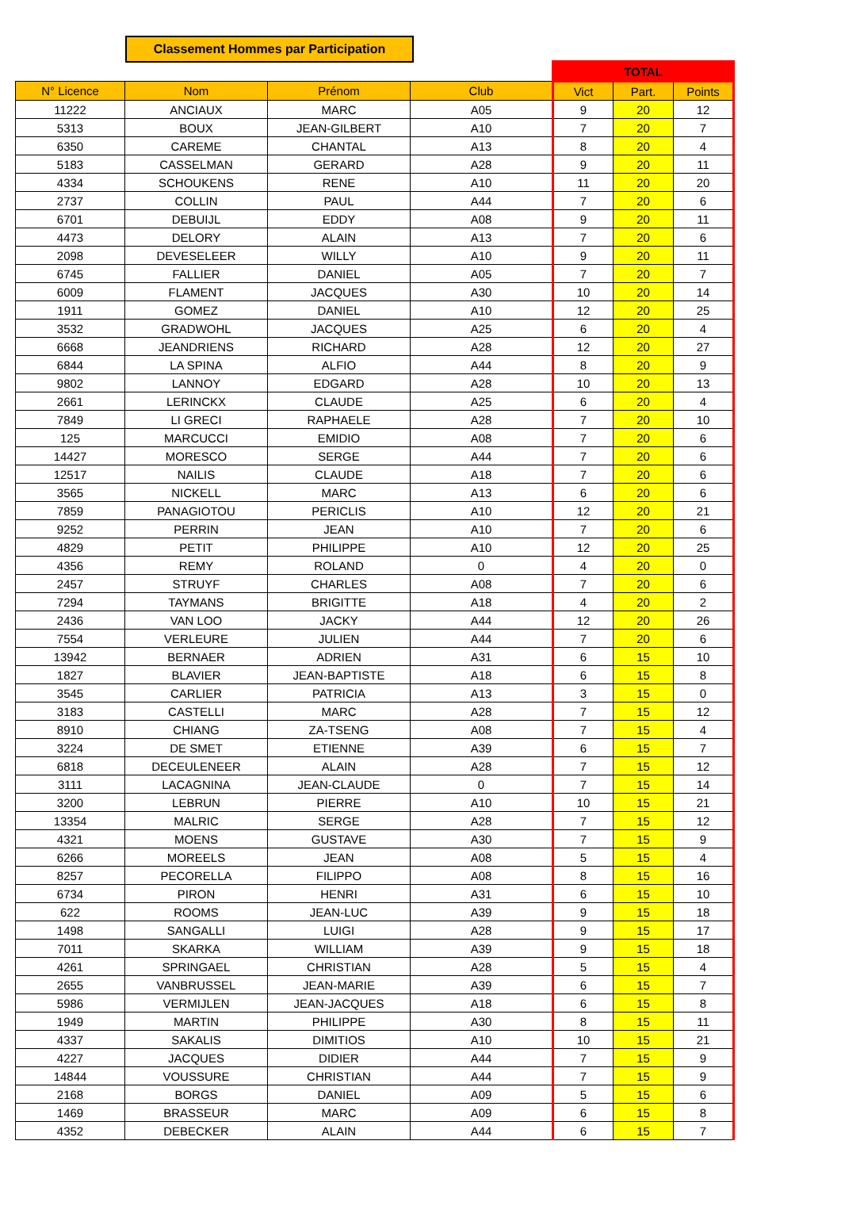Classement Hommes par Participation
| | | | | TOTAL | | |
| N° Licence | Nom | Prénom | Club | Vict | Part. | Points |
| 11222 | ANCIAUX | MARC | A05 | 9 | 20 | 12 |
| 5313 | BOUX | JEAN-GILBERT | A10 | 7 | 20 | 7 |
| 6350 | CAREME | CHANTAL | A13 | 8 | 20 | 4 |
| 5183 | CASSELMAN | GERARD | A28 | 9 | 20 | 11 |
| 4334 | SCHOUKENS | RENE | A10 | 11 | 20 | 20 |
| 2737 | COLLIN | PAUL | A44 | 7 | 20 | 6 |
| 6701 | DEBUIJL | EDDY | A08 | 9 | 20 | 11 |
| 4473 | DELORY | ALAIN | A13 | 7 | 20 | 6 |
| 2098 | DEVESELEER | WILLY | A10 | 9 | 20 | 11 |
| 6745 | FALLIER | DANIEL | A05 | 7 | 20 | 7 |
| 6009 | FLAMENT | JACQUES | A30 | 10 | 20 | 14 |
| 1911 | GOMEZ | DANIEL | A10 | 12 | 20 | 25 |
| 3532 | GRADWOHL | JACQUES | A25 | 6 | 20 | 4 |
| 6668 | JEANDRIENS | RICHARD | A28 | 12 | 20 | 27 |
| 6844 | LA SPINA | ALFIO | A44 | 8 | 20 | 9 |
| 9802 | LANNOY | EDGARD | A28 | 10 | 20 | 13 |
| 2661 | LERINCKX | CLAUDE | A25 | 6 | 20 | 4 |
| 7849 | LI GRECI | RAPHAELE | A28 | 7 | 20 | 10 |
| 125 | MARCUCCI | EMIDIO | A08 | 7 | 20 | 6 |
| 14427 | MORESCO | SERGE | A44 | 7 | 20 | 6 |
| 12517 | NAILIS | CLAUDE | A18 | 7 | 20 | 6 |
| 3565 | NICKELL | MARC | A13 | 6 | 20 | 6 |
| 7859 | PANAGIOTOU | PERICLIS | A10 | 12 | 20 | 21 |
| 9252 | PERRIN | JEAN | A10 | 7 | 20 | 6 |
| 4829 | PETIT | PHILIPPE | A10 | 12 | 20 | 25 |
| 4356 | REMY | ROLAND | 0 | 4 | 20 | 0 |
| 2457 | STRUYF | CHARLES | A08 | 7 | 20 | 6 |
| 7294 | TAYMANS | BRIGITTE | A18 | 4 | 20 | 2 |
| 2436 | VAN LOO | JACKY | A44 | 12 | 20 | 26 |
| 7554 | VERLEURE | JULIEN | A44 | 7 | 20 | 6 |
| 13942 | BERNAER | ADRIEN | A31 | 6 | 15 | 10 |
| 1827 | BLAVIER | JEAN-BAPTISTE | A18 | 6 | 15 | 8 |
| 3545 | CARLIER | PATRICIA | A13 | 3 | 15 | 0 |
| 3183 | CASTELLI | MARC | A28 | 7 | 15 | 12 |
| 8910 | CHIANG | ZA-TSENG | A08 | 7 | 15 | 4 |
| 3224 | DE SMET | ETIENNE | A39 | 6 | 15 | 7 |
| 6818 | DECEULENEER | ALAIN | A28 | 7 | 15 | 12 |
| 3111 | LACAGNINA | JEAN-CLAUDE | 0 | 7 | 15 | 14 |
| 3200 | LEBRUN | PIERRE | A10 | 10 | 15 | 21 |
| 13354 | MALRIC | SERGE | A28 | 7 | 15 | 12 |
| 4321 | MOENS | GUSTAVE | A30 | 7 | 15 | 9 |
| 6266 | MOREELS | JEAN | A08 | 5 | 15 | 4 |
| 8257 | PECORELLA | FILIPPO | A08 | 8 | 15 | 16 |
| 6734 | PIRON | HENRI | A31 | 6 | 15 | 10 |
| 622 | ROOMS | JEAN-LUC | A39 | 9 | 15 | 18 |
| 1498 | SANGALLI | LUIGI | A28 | 9 | 15 | 17 |
| 7011 | SKARKA | WILLIAM | A39 | 9 | 15 | 18 |
| 4261 | SPRINGAEL | CHRISTIAN | A28 | 5 | 15 | 4 |
| 2655 | VANBRUSSEL | JEAN-MARIE | A39 | 6 | 15 | 7 |
| 5986 | VERMIJLEN | JEAN-JACQUES | A18 | 6 | 15 | 8 |
| 1949 | MARTIN | PHILIPPE | A30 | 8 | 15 | 11 |
| 4337 | SAKALIS | DIMITIOS | A10 | 10 | 15 | 21 |
| 4227 | JACQUES | DIDIER | A44 | 7 | 15 | 9 |
| 14844 | VOUSSURE | CHRISTIAN | A44 | 7 | 15 | 9 |
| 2168 | BORGS | DANIEL | A09 | 5 | 15 | 6 |
| 1469 | BRASSEUR | MARC | A09 | 6 | 15 | 8 |
| 4352 | DEBECKER | ALAIN | A44 | 6 | 15 | 7 |